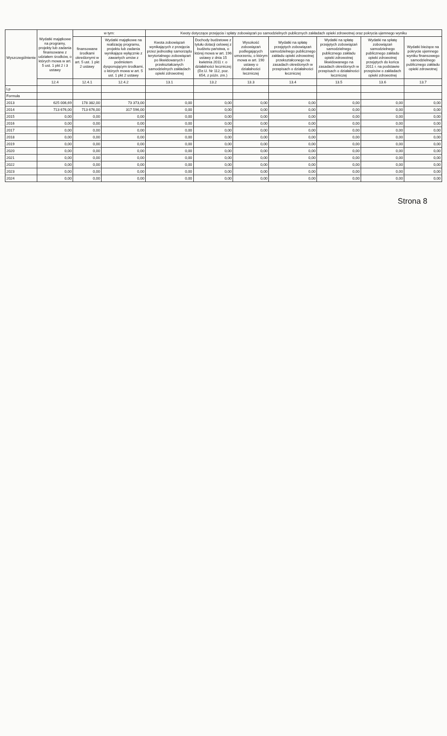| Wyszczególnienie | Wydatki majątkowe na programy, projekty lub zadania finansowane z udziałem środków, o których mowa w art. 5 ust. 1 pkt 2 i 3 ustawy | w tym: | | Kwoty dotyczące przejęcia i spłaty zobowiązań po samodzielnych publicznych zakładach opieki zdrowotnej oraz pokrycia ujemnego wyniku | | | | | | |
| --- | --- | --- | --- | --- | --- | --- | --- | --- | --- | --- |
| | | finansowane środkami określonymi w art. 5 ust. 1 pkt 2 ustawy | Wydatki majątkowe na realizację programu, projektu lub zadania wynikające wyłącznie z zawartych umów z podmiotem dysponującym środkami, o których mowa w art. 5 ust. 1 pkt 2 ustawy | Kwota zobowiązań wynikających z przejęcia przez jednostkę samorządu terytorialnego zobowiązań po likwidowanych i przekształcanych samodzielnych zakładach opieki zdrowotnej | Dochody budżetowe z tytułu dotacji celowej z budżetu państwa, o której mowa w art. 196 ustawy z dnia 15 kwietnia 2011 r. o działalności leczniczej (Dz.U. Nr 112, poz. 654, z późn. zm.) | Wysokość zobowiązań podlegających umorzeniu, o którym mowa w art. 190 ustawy o działalności leczniczej | Wydatki na spłatę przejętych zobowiązań samodzielnego publicznego zakładu opieki zdrowotnej przekształconego na zasadach określonych w przepisach o działalności leczniczej | Wydatki na spłatę przejętych zobowiązań samodzielnego publicznego zakładu opieki zdrowotnej likwidowanego na zasadach określonych w przepisach o działalności leczniczej | Wydatki na spłatę zobowiązań samodzielnego publicznego zakładu opieki zdrowotnej przejętych do końca 2011 r. na podstawie przepisów o zakładach opieki zdrowotnej | Wydatki bieżące na pokrycie ujemnego wyniku finansowego samodzielnego publicznego zakładu opieki zdrowotnej |
| | 12.4 | 12.4.1 | 12.4.2 | 13.1 | 13.2 | 13.3 | 13.4 | 13.5 | 13.6 | 13.7 |
| Lp | | | | | | | | | | |
| Formuła | | | | | | | | | | |
| 2013 | 625 006,69 | 178 382,00 | 73 373,00 | 0,00 | 0,00 | 0,00 | 0,00 | 0,00 | 0,00 | 0,00 |
| 2014 | 713 676,00 | 713 676,00 | 317 596,00 | 0,00 | 0,00 | 0,00 | 0,00 | 0,00 | 0,00 | 0,00 |
| 2015 | 0,00 | 0,00 | 0,00 | 0,00 | 0,00 | 0,00 | 0,00 | 0,00 | 0,00 | 0,00 |
| 2016 | 0,00 | 0,00 | 0,00 | 0,00 | 0,00 | 0,00 | 0,00 | 0,00 | 0,00 | 0,00 |
| 2017 | 0,00 | 0,00 | 0,00 | 0,00 | 0,00 | 0,00 | 0,00 | 0,00 | 0,00 | 0,00 |
| 2018 | 0,00 | 0,00 | 0,00 | 0,00 | 0,00 | 0,00 | 0,00 | 0,00 | 0,00 | 0,00 |
| 2019 | 0,00 | 0,00 | 0,00 | 0,00 | 0,00 | 0,00 | 0,00 | 0,00 | 0,00 | 0,00 |
| 2020 | 0,00 | 0,00 | 0,00 | 0,00 | 0,00 | 0,00 | 0,00 | 0,00 | 0,00 | 0,00 |
| 2021 | 0,00 | 0,00 | 0,00 | 0,00 | 0,00 | 0,00 | 0,00 | 0,00 | 0,00 | 0,00 |
| 2022 | 0,00 | 0,00 | 0,00 | 0,00 | 0,00 | 0,00 | 0,00 | 0,00 | 0,00 | 0,00 |
| 2023 | 0,00 | 0,00 | 0,00 | 0,00 | 0,00 | 0,00 | 0,00 | 0,00 | 0,00 | 0,00 |
| 2024 | 0,00 | 0,00 | 0,00 | 0,00 | 0,00 | 0,00 | 0,00 | 0,00 | 0,00 | 0,00 |
Strona 8